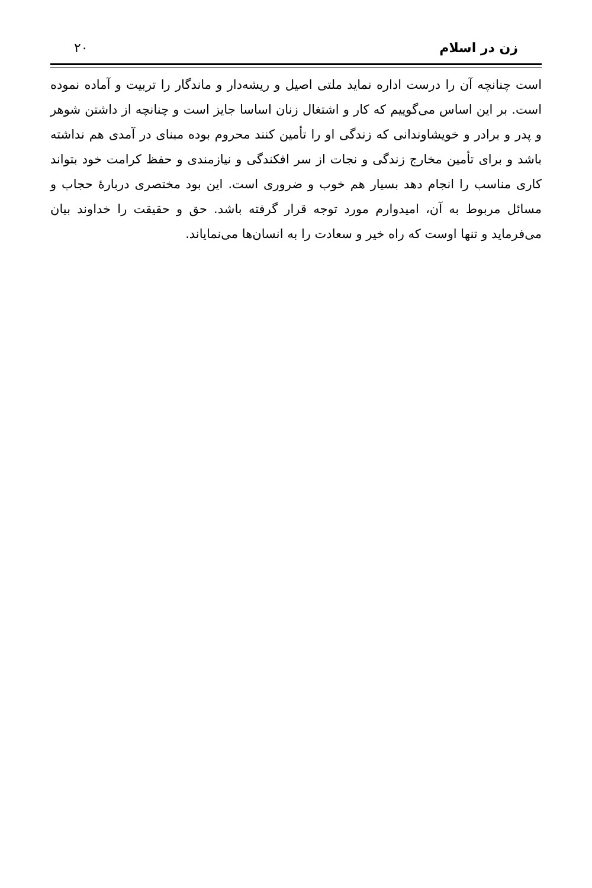زن در اسلام ۲۰
است چنانچه آن را درست اداره نماید ملتی اصیل و ریشه‌دار و ماندگار را تربیت و آماده نموده است. بر این اساس می‌گوییم که کار و اشتغال زنان اساسا جایز است و چنانچه از داشتن شوهر و پدر و برادر و خویشاوندانی که زندگی او را تأمین کنند محروم بوده مبنای در آمدی هم نداشته باشد و برای تأمین مخارج زندگی و نجات از سر افکندگی و نیازمندی و حفظ کرامت خود بتواند کاری مناسب را انجام دهد بسیار هم خوب و ضروری است. این بود مختصری دربارۀ حجاب و مسائل مربوط به آن، امیدوارم مورد توجه قرار گرفته باشد. حق و حقیقت را خداوند بیان می‌فرماید و تنها اوست که راه خیر و سعادت را به انسان‌ها می‌نمایاند.